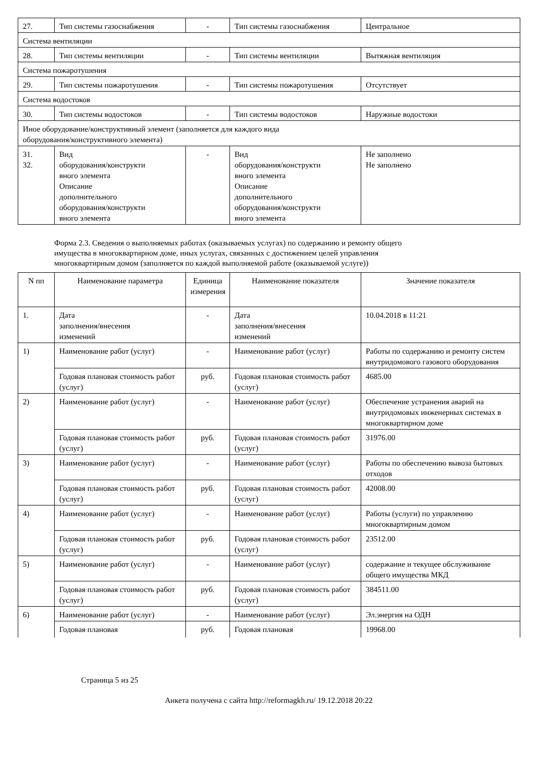| 27. | Тип системы газоснабжения | - | Тип системы газоснабжения | Центральное |
| Система вентиляции | | | | |
| 28. | Тип системы вентиляции | - | Тип системы вентиляции | Вытяжная вентиляция |
| Система пожаротушения | | | | |
| 29. | Тип системы пожаротушения | - | Тип системы пожаротушения | Отсутствует |
| Система водостоков | | | | |
| 30. | Тип системы водостоков | - | Тип системы водостоков | Наружные водостоки |
| Иное оборудование/конструктивный элемент (заполняется для каждого вида оборудования/конструктивного элемента) | | | | |
| 31. 32. | Вид оборудования/конструкти вного элемента Описание дополнительного оборудования/конструкти вного элемента | - | Вид оборудования/конструкти вного элемента Описание дополнительного оборудования/конструкти вного элемента | Не заполнено Не заполнено |
Форма 2.3. Сведения о выполняемых работах (оказываемых услугах) по содержанию и ремонту общего имущества в многоквартирном доме, иных услугах, связанных с достижением целей управления многоквартирным домом (заполняется по каждой выполняемой работе (оказываемой услуге))
| N пп | Наименование параметра | Единица измерения | Наименование показателя | Значение показателя |
| --- | --- | --- | --- | --- |
| 1. | Дата заполнения/внесения изменений | - | Дата заполнения/внесения изменений | 10.04.2018 в 11:21 |
| 1) | Наименование работ (услуг) | - | Наименование работ (услуг) | Работы по содержанию и ремонту систем внутридомового газового оборудования |
| | Годовая плановая стоимость работ (услуг) | руб. | Годовая плановая стоимость работ (услуг) | 4685.00 |
| 2) | Наименование работ (услуг) | - | Наименование работ (услуг) | Обеспечение устранения аварий на внутридомовых инженерных системах в многоквартирном доме |
| | Годовая плановая стоимость работ (услуг) | руб. | Годовая плановая стоимость работ (услуг) | 31976.00 |
| 3) | Наименование работ (услуг) | - | Наименование работ (услуг) | Работы по обеспечению вывоза бытовых отходов |
| | Годовая плановая стоимость работ (услуг) | руб. | Годовая плановая стоимость работ (услуг) | 42008.00 |
| 4) | Наименование работ (услуг) | - | Наименование работ (услуг) | Работы (услуги) по управлению многоквартирным домом |
| | Годовая плановая стоимость работ (услуг) | руб. | Годовая плановая стоимость работ (услуг) | 23512.00 |
| 5) | Наименование работ (услуг) | - | Наименование работ (услуг) | содержание и текущее обслуживание общего имущества МКД |
| | Годовая плановая стоимость работ (услуг) | руб. | Годовая плановая стоимость работ (услуг) | 384511.00 |
| 6) | Наименование работ (услуг) | - | Наименование работ (услуг) | Эл.энергия на ОДН |
| | Годовая плановая | руб. | Годовая плановая | 19968.00 |
Страница 5 из 25
Анкета получена с сайта http://reformagkh.ru/ 19.12.2018 20:22